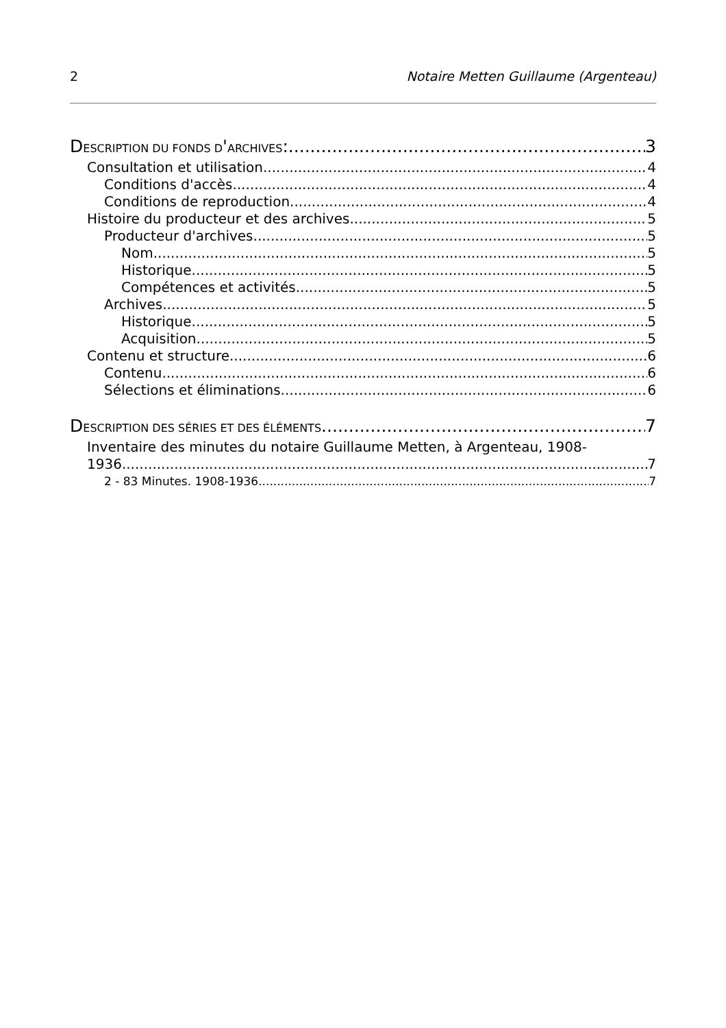2 Notaire Metten Guillaume (Argenteau)
DESCRIPTION DU FONDS D'ARCHIVES: 3
Consultation et utilisation 4
Conditions d'accès 4
Conditions de reproduction 4
Histoire du producteur et des archives 5
Producteur d'archives 5
Nom 5
Historique 5
Compétences et activités 5
Archives 5
Historique 5
Acquisition 5
Contenu et structure 6
Contenu 6
Sélections et éliminations 6
DESCRIPTION DES SÉRIES ET DES ÉLÉMENTS 7
Inventaire des minutes du notaire Guillaume Metten, à Argenteau, 1908-
1936 7
2 - 83 Minutes. 1908-1936 7